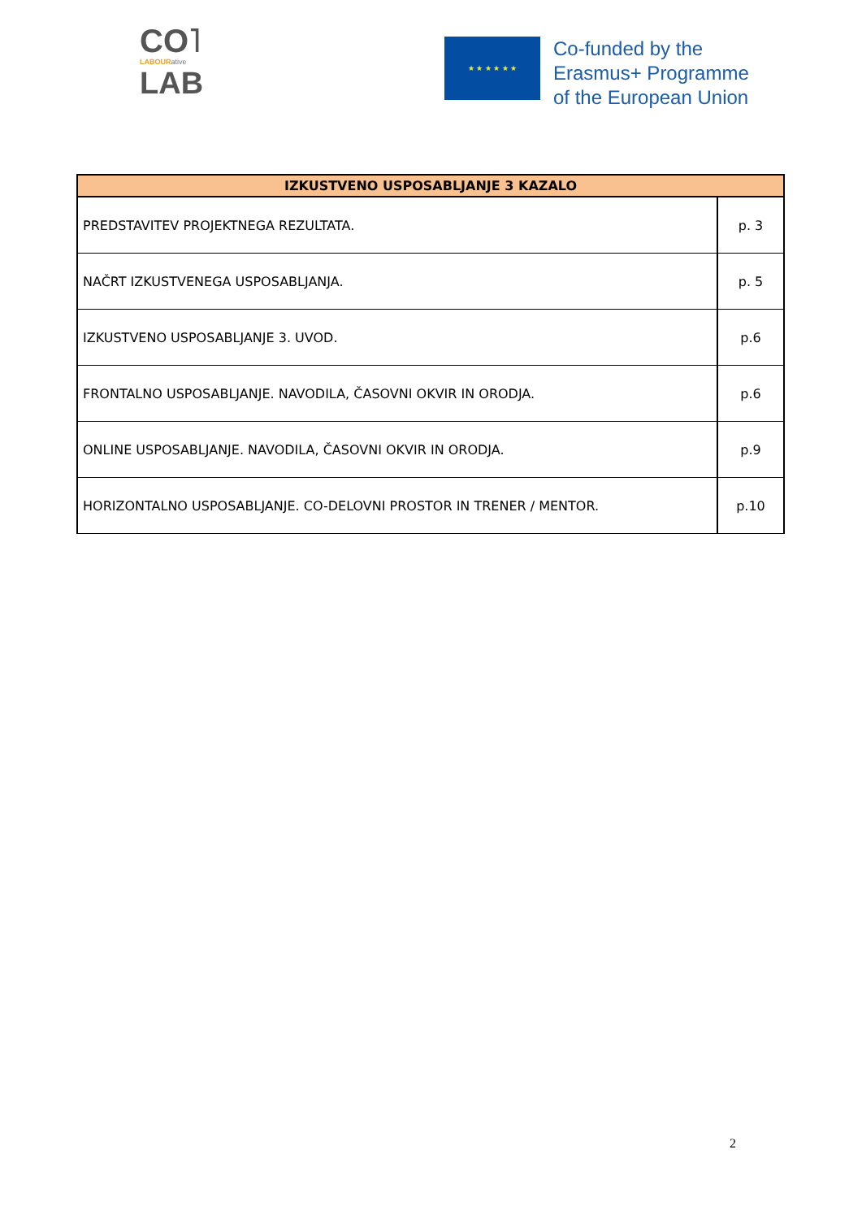CO˥
LABOURative
LAB
★ ★ ★ ★ ★ ★
Co-funded by the
Erasmus+ Programme
of the European Union
| IZKUSTVENO USPOSABLJANJE 3 KAZALO | |
| --- | --- |
| PREDSTAVITEV PROJEKTNEGA REZULTATA. | p. 3 |
| NAČRT IZKUSTVENEGA USPOSABLJANJA. | p. 5 |
| IZKUSTVENO USPOSABLJANJE 3. UVOD. | p.6 |
| FRONTALNO USPOSABLJANJE. NAVODILA, ČASOVNI OKVIR IN ORODJA. | p.6 |
| ONLINE USPOSABLJANJE. NAVODILA, ČASOVNI OKVIR IN ORODJA. | p.9 |
| HORIZONTALNO USPOSABLJANJE. CO-DELOVNI PROSTOR IN TRENER / MENTOR. | p.10 |
2